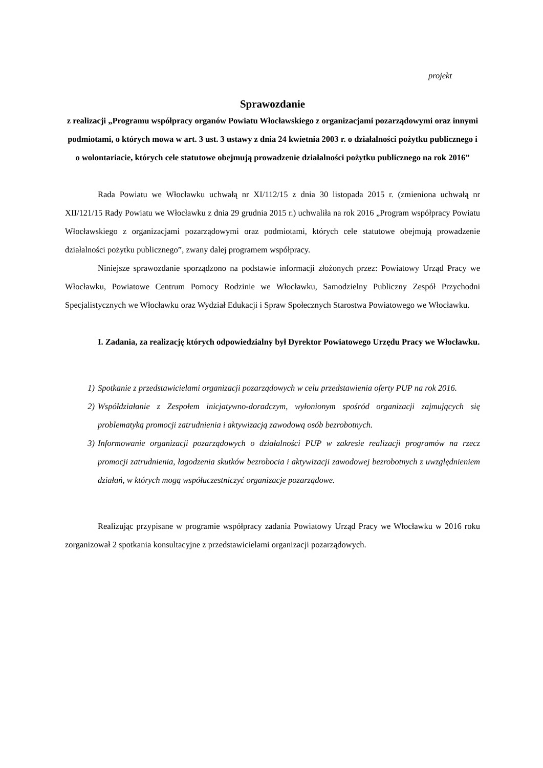projekt
Sprawozdanie
z realizacji „Programu współpracy organów Powiatu Włocławskiego z organizacjami pozarządowymi oraz innymi podmiotami, o których mowa w art. 3 ust. 3 ustawy z dnia 24 kwietnia 2003 r. o działalności pożytku publicznego i o wolontariacie, których cele statutowe obejmują prowadzenie działalności pożytku publicznego na rok 2016”
Rada Powiatu we Włocławku uchwałą nr XI/112/15 z dnia 30 listopada 2015 r. (zmieniona uchwałą nr XII/121/15 Rady Powiatu we Włocławku z dnia 29 grudnia 2015 r.) uchwaliła na rok 2016 „Program współpracy Powiatu Włocławskiego z organizacjami pozarządowymi oraz podmiotami, których cele statutowe obejmują prowadzenie działalności pożytku publicznego”, zwany dalej programem współpracy.
Niniejsze sprawozdanie sporządzono na podstawie informacji złożonych przez: Powiatowy Urząd Pracy we Włocławku, Powiatowe Centrum Pomocy Rodzinie we Włocławku, Samodzielny Publiczny Zespół Przychodni Specjalistycznych we Włocławku oraz Wydział Edukacji i Spraw Społecznych Starostwa Powiatowego we Włocławku.
I. Zadania, za realizację których odpowiedzialny był Dyrektor Powiatowego Urzędu Pracy we Włocławku.
1) Spotkanie z przedstawicielami organizacji pozarządowych w celu przedstawienia oferty PUP na rok 2016.
2) Współdziałanie z Zespołem inicjatywno-doradczym, wyłonionym spośród organizacji zajmujących się problematyką promocji zatrudnienia i aktywizacją zawodową osób bezrobotnych.
3) Informowanie organizacji pozarządowych o działalności PUP w zakresie realizacji programów na rzecz promocji zatrudnienia, łagodzenia skutków bezrobocia i aktywizacji zawodowej bezrobotnych z uwzględnieniem działań, w których mogą współuczestniczyć organizacje pozarządowe.
Realizując przypisane w programie współpracy zadania Powiatowy Urząd Pracy we Włocławku w 2016 roku zorganizował 2 spotkania konsultacyjne z przedstawicielami organizacji pozarządowych.